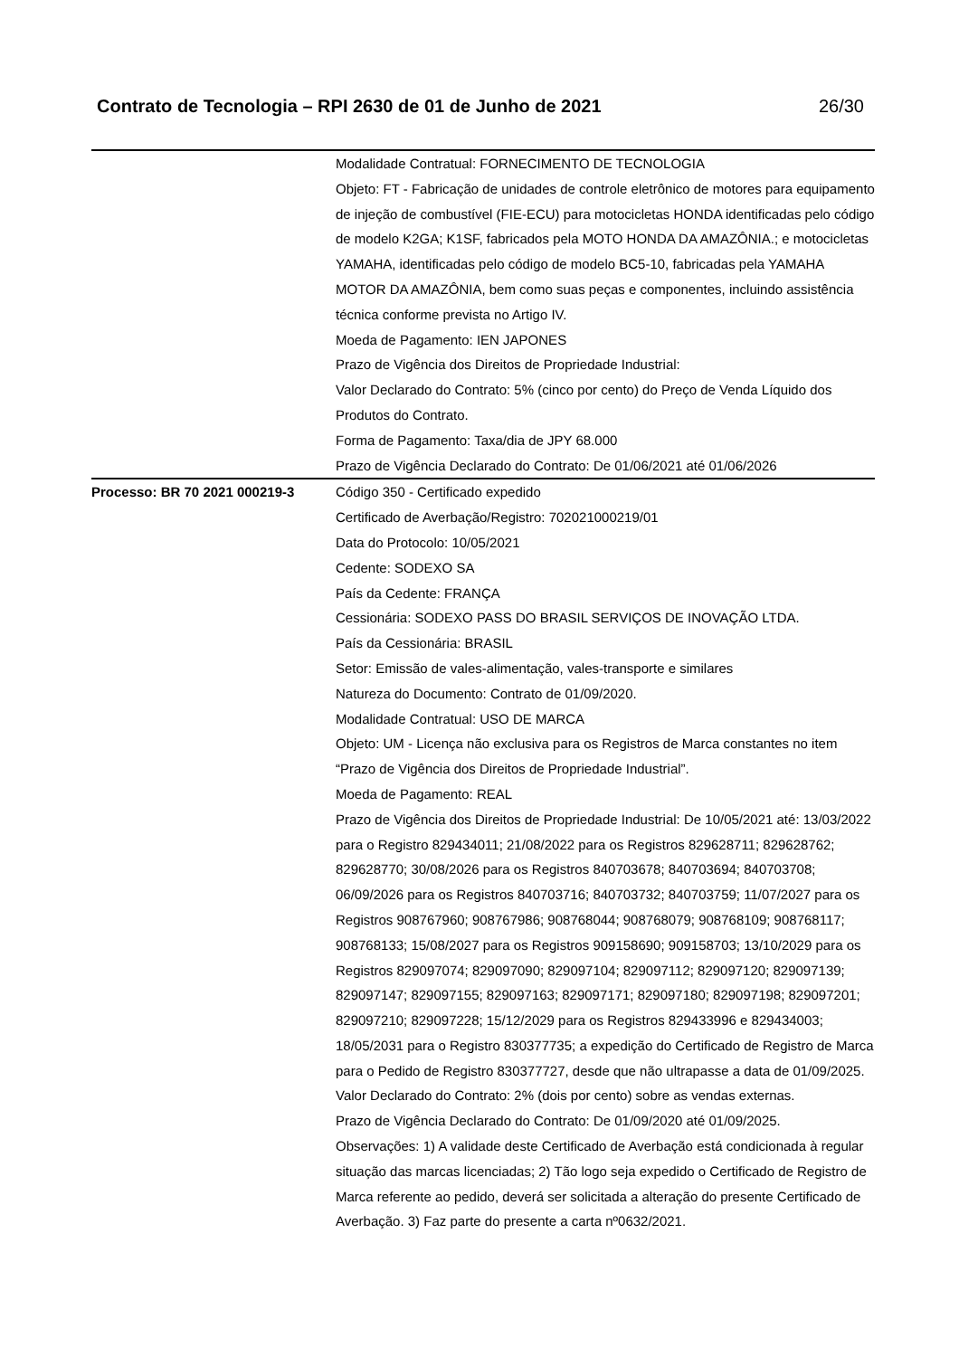Contrato de Tecnologia – RPI 2630 de 01 de Junho de 2021 26/30
| | Modalidade Contratual: FORNECIMENTO DE TECNOLOGIA Objeto: FT - Fabricação de unidades de controle eletrônico de motores para equipamento de injeção de combustível (FIE-ECU) para motocicletas HONDA identificadas pelo código de modelo K2GA; K1SF, fabricados pela MOTO HONDA DA AMAZÔNIA.; e motocicletas YAMAHA, identificadas pelo código de modelo BC5-10, fabricadas pela YAMAHA MOTOR DA AMAZÔNIA, bem como suas peças e componentes, incluindo assistência técnica conforme prevista no Artigo IV. Moeda de Pagamento: IEN JAPONES Prazo de Vigência dos Direitos de Propriedade Industrial: Valor Declarado do Contrato: 5% (cinco por cento) do Preço de Venda Líquido dos Produtos do Contrato. Forma de Pagamento: Taxa/dia de JPY 68.000 Prazo de Vigência Declarado do Contrato: De 01/06/2021 até 01/06/2026 |
| Processo: BR 70 2021 000219-3 | Código 350 - Certificado expedido Certificado de Averbação/Registro: 702021000219/01 Data do Protocolo: 10/05/2021 Cedente: SODEXO SA País da Cedente: FRANÇA Cessionária: SODEXO PASS DO BRASIL SERVIÇOS DE INOVAÇÃO LTDA. País da Cessionária: BRASIL Setor: Emissão de vales-alimentação, vales-transporte e similares Natureza do Documento: Contrato de 01/09/2020. Modalidade Contratual: USO DE MARCA Objeto: UM - Licença não exclusiva para os Registros de Marca constantes no item “Prazo de Vigência dos Direitos de Propriedade Industrial”. Moeda de Pagamento: REAL Prazo de Vigência dos Direitos de Propriedade Industrial: De 10/05/2021 até: 13/03/2022 para o Registro 829434011; 21/08/2022 para os Registros 829628711; 829628762; 829628770; 30/08/2026 para os Registros 840703678; 840703694; 840703708; 06/09/2026 para os Registros 840703716; 840703732; 840703759; 11/07/2027 para os Registros 908767960; 908767986; 908768044; 908768079; 908768109; 908768117; 908768133; 15/08/2027 para os Registros 909158690; 909158703; 13/10/2029 para os Registros 829097074; 829097090; 829097104; 829097112; 829097120; 829097139; 829097147; 829097155; 829097163; 829097171; 829097180; 829097198; 829097201; 829097210; 829097228; 15/12/2029 para os Registros 829433996 e 829434003; 18/05/2031 para o Registro 830377735; a expedição do Certificado de Registro de Marca para o Pedido de Registro 830377727, desde que não ultrapasse a data de 01/09/2025. Valor Declarado do Contrato: 2% (dois por cento) sobre as vendas externas. Prazo de Vigência Declarado do Contrato: De 01/09/2020 até 01/09/2025. Observações: 1) A validade deste Certificado de Averbação está condicionada à regular situação das marcas licenciadas; 2) Tão logo seja expedido o Certificado de Registro de Marca referente ao pedido, deverá ser solicitada a alteração do presente Certificado de Averbação. 3) Faz parte do presente a carta nº0632/2021. |